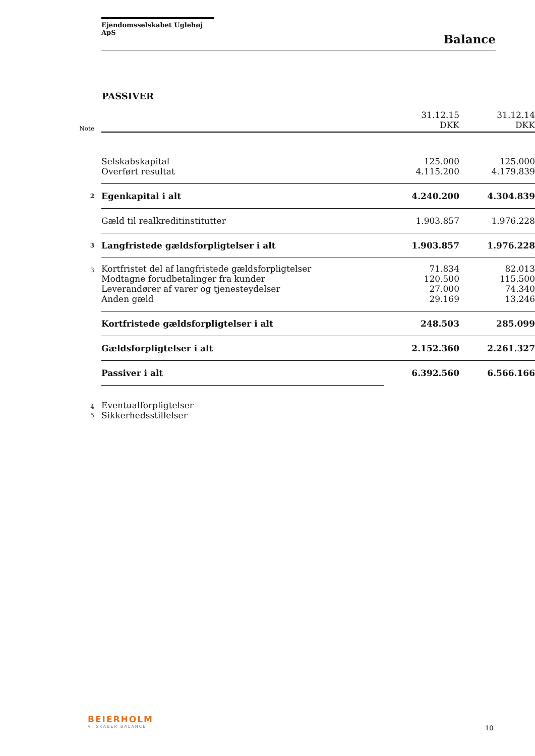Ejendomsselskabet Uglehøj ApS
Balance
PASSIVER
| Note | | 31.12.15 DKK | 31.12.14 DKK |
| | Selskabskapital | 125.000 | 125.000 |
| | Overført resultat | 4.115.200 | 4.179.839 |
| 2 | Egenkapital i alt | 4.240.200 | 4.304.839 |
| | Gæld til realkreditinstitutter | 1.903.857 | 1.976.228 |
| 3 | Langfristede gældsforpligtelser i alt | 1.903.857 | 1.976.228 |
| 3 | Kortfristet del af langfristede gældsforpligtelser | 71.834 | 82.013 |
| | Modtagne forudbetalinger fra kunder | 120.500 | 115.500 |
| | Leverandører af varer og tjenesteydelser | 27.000 | 74.340 |
| | Anden gæld | 29.169 | 13.246 |
| | Kortfristede gældsforpligtelser i alt | 248.503 | 285.099 |
| | Gældsforpligtelser i alt | 2.152.360 | 2.261.327 |
| | Passiver i alt | 6.392.560 | 6.566.166 |
| 4 | Eventualforpligtelser | | |
| 5 | Sikkerhedsstillelser | | |
BEIERHOLM
VI SKABER BALANCE
10